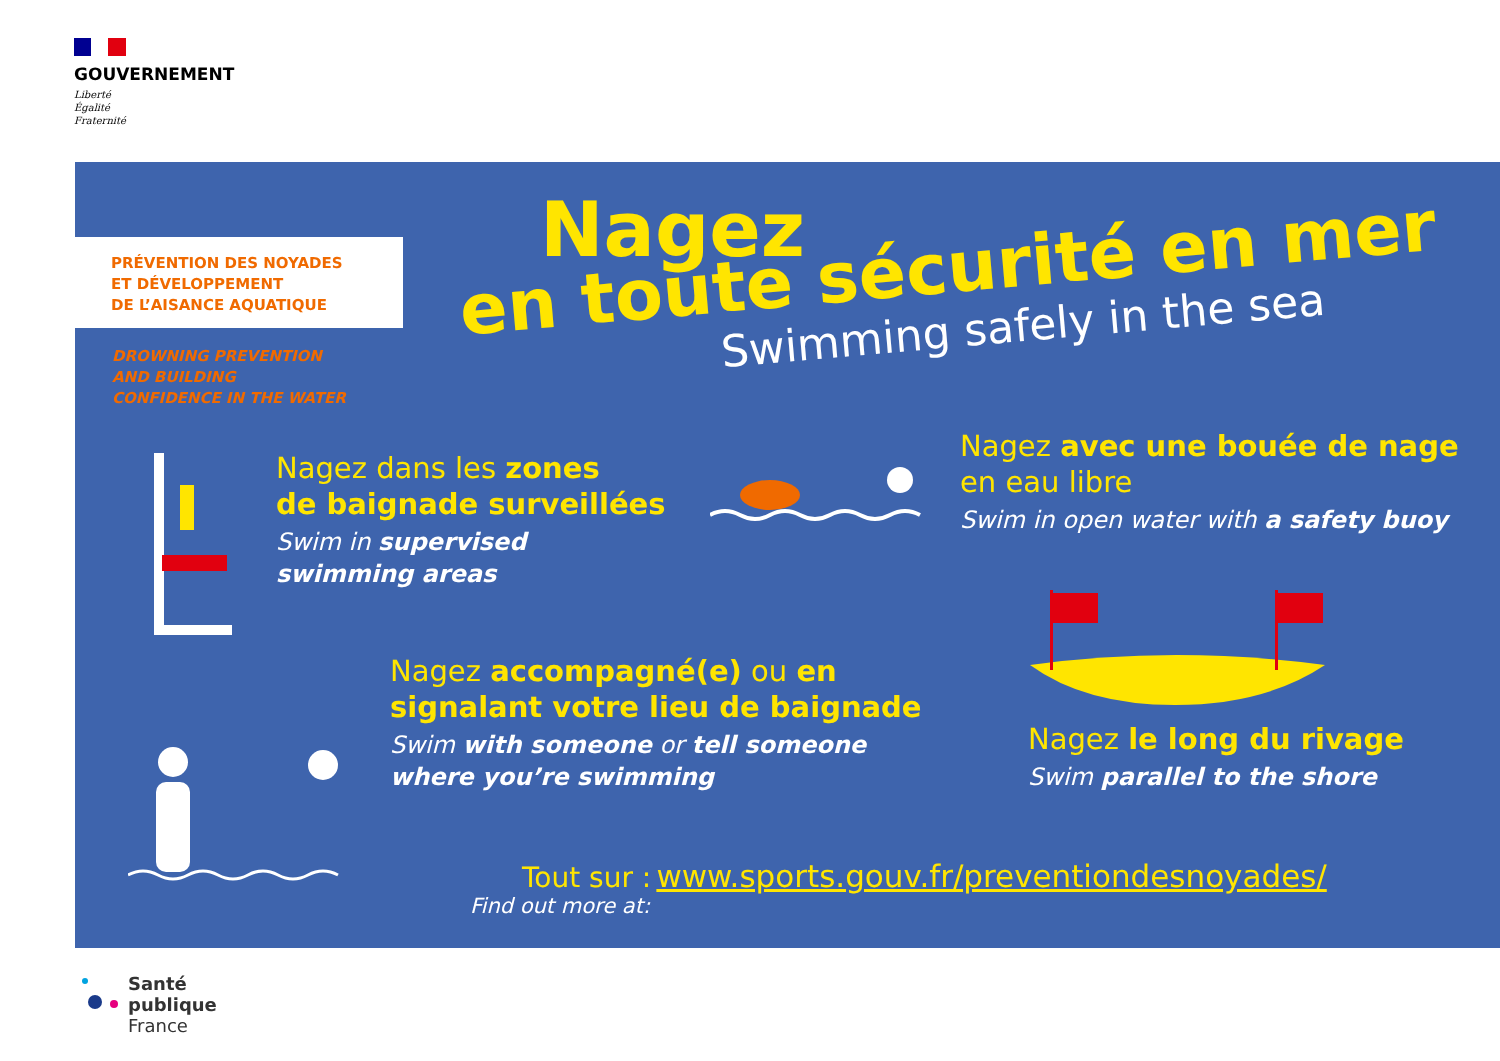GOUVERNEMENT
Liberté
Égalité
Fraternité
PRÉVENTION DES NOYADES
ET DÉVELOPPEMENT
DE L’AISANCE AQUATIQUE
DROWNING PREVENTION
AND BUILDING
CONFIDENCE IN THE WATER
Nagez
en toute sécurité en mer
Swimming safely in the sea
Nagez dans les zones
de baignade surveillées
Swim in supervised
swimming areas
Nagez avec une bouée de nage
en eau libre
Swim in open water with a safety buoy
Nagez accompagné(e) ou en
signalant votre lieu de baignade
Swim with someone or tell someone
where you’re swimming
Nagez le long du rivage
Swim parallel to the shore
Tout sur : www.sports.gouv.fr/preventiondesnoyades/
Find out more at:
Santé
publique
France